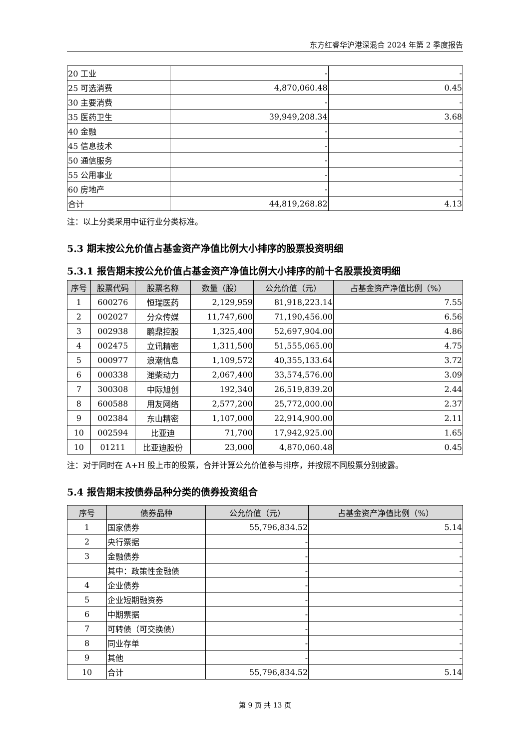东方红睿华沪港深混合 2024 年第 2 季度报告
| 20 工业 | - | - |
| 25 可选消费 | 4,870,060.48 | 0.45 |
| 30 主要消费 | - | - |
| 35 医药卫生 | 39,949,208.34 | 3.68 |
| 40 金融 | - | - |
| 45 信息技术 | - | - |
| 50 通信服务 | - | - |
| 55 公用事业 | - | - |
| 60 房地产 | - | - |
| 合计 | 44,819,268.82 | 4.13 |
注：以上分类采用中证行业分类标准。
5.3 期末按公允价值占基金资产净值比例大小排序的股票投资明细
5.3.1 报告期末按公允价值占基金资产净值比例大小排序的前十名股票投资明细
| 序号 | 股票代码 | 股票名称 | 数量（股） | 公允价值（元） | 占基金资产净值比例（%） |
| --- | --- | --- | --- | --- | --- |
| 1 | 600276 | 恒瑞医药 | 2,129,959 | 81,918,223.14 | 7.55 |
| 2 | 002027 | 分众传媒 | 11,747,600 | 71,190,456.00 | 6.56 |
| 3 | 002938 | 鹏鼎控股 | 1,325,400 | 52,697,904.00 | 4.86 |
| 4 | 002475 | 立讯精密 | 1,311,500 | 51,555,065.00 | 4.75 |
| 5 | 000977 | 浪潮信息 | 1,109,572 | 40,355,133.64 | 3.72 |
| 6 | 000338 | 潍柴动力 | 2,067,400 | 33,574,576.00 | 3.09 |
| 7 | 300308 | 中际旭创 | 192,340 | 26,519,839.20 | 2.44 |
| 8 | 600588 | 用友网络 | 2,577,200 | 25,772,000.00 | 2.37 |
| 9 | 002384 | 东山精密 | 1,107,000 | 22,914,900.00 | 2.11 |
| 10 | 002594 | 比亚迪 | 71,700 | 17,942,925.00 | 1.65 |
| 10 | 01211 | 比亚迪股份 | 23,000 | 4,870,060.48 | 0.45 |
注：对于同时在 A+H 股上市的股票，合并计算公允价值参与排序，并按照不同股票分别披露。
5.4 报告期末按债券品种分类的债券投资组合
| 序号 | 债券品种 | 公允价值（元） | 占基金资产净值比例（%） |
| --- | --- | --- | --- |
| 1 | 国家债券 | 55,796,834.52 | 5.14 |
| 2 | 央行票据 | - | - |
| 3 | 金融债券 | - | - |
| | 其中：政策性金融债 | - | - |
| 4 | 企业债券 | - | - |
| 5 | 企业短期融资券 | - | - |
| 6 | 中期票据 | - | - |
| 7 | 可转债（可交换债） | - | - |
| 8 | 同业存单 | - | - |
| 9 | 其他 | - | - |
| 10 | 合计 | 55,796,834.52 | 5.14 |
第 9 页 共 13 页